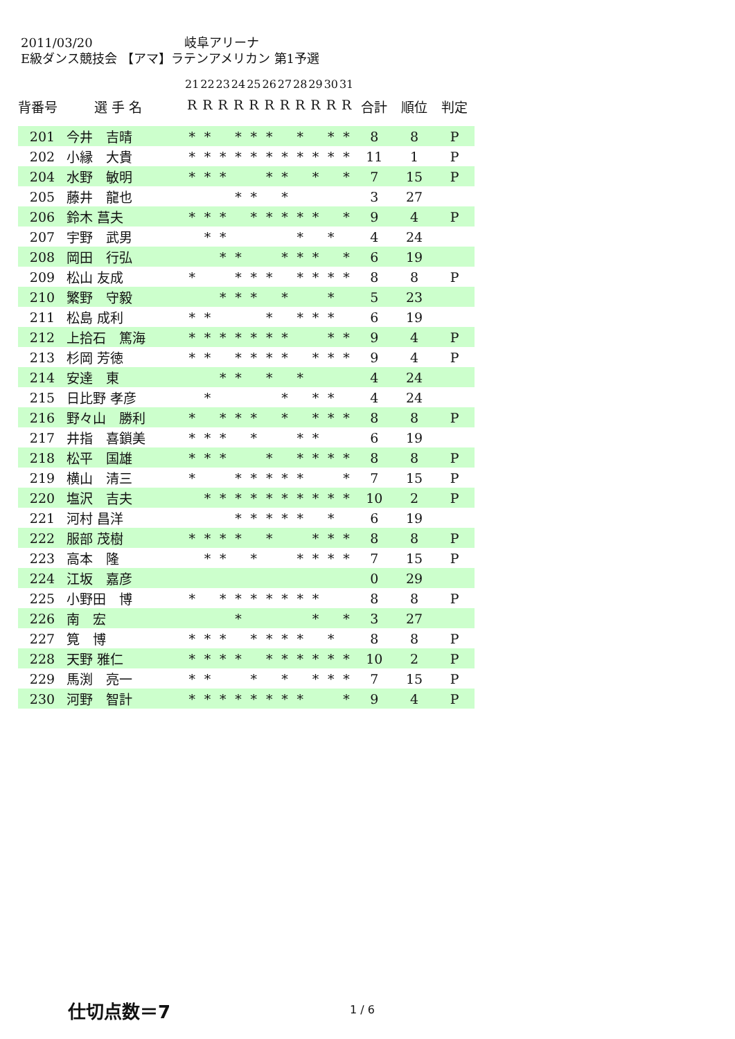2011/03/20 岐阜アリーナ
E級ダンス競技会 【アマ】ラテンアメリカン 第1予選
| | | 21 | 22 | 23 | 24 | 25 | 26 | 27 | 28 | 29 | 30 | 31 | | | |
| --- | --- | --- | --- | --- | --- | --- | --- | --- | --- | --- | --- | --- | --- | --- | --- |
| 背番号 | 選 手 名 | R | R | R | R | R | R | R | R | R | R | R | 合計 | 順位 | 判定 |
| 201 | 今井 吉晴 | * | * | | * | * | * | | * | | * | * | 8 | 8 | P |
| 202 | 小縁 大貴 | * | * | * | * | * | * | * | * | * | * | * | 11 | 1 | P |
| 204 | 水野 敏明 | * | * | * | | | * | * | | * | | * | 7 | 15 | P |
| 205 | 藤井 龍也 | | | | * | * | | * | | | | | 3 | 27 | |
| 206 | 鈴木 菖夫 | * | * | * | | * | * | * | * | * | | * | 9 | 4 | P |
| 207 | 宇野 武男 | | * | * | | | | | * | | * | | 4 | 24 | |
| 208 | 岡田 行弘 | | | * | * | | | * | * | * | | * | 6 | 19 | |
| 209 | 松山 友成 | * | | | * | * | * | | * | * | * | * | 8 | 8 | P |
| 210 | 繁野 守毅 | | | * | * | * | | * | | | * | | 5 | 23 | |
| 211 | 松島 成利 | * | * | | | | * | | * | * | * | | 6 | 19 | |
| 212 | 上拾石 篤海 | * | * | * | * | * | * | * | | | * | * | 9 | 4 | P |
| 213 | 杉岡 芳徳 | * | * | | * | * | * | * | | * | * | * | 9 | 4 | P |
| 214 | 安達 東 | | | * | * | | * | | * | | | | 4 | 24 | |
| 215 | 日比野 孝彦 | | * | | | | | * | | * | * | | 4 | 24 | |
| 216 | 野々山 勝利 | * | | * | * | * | | * | | * | * | * | 8 | 8 | P |
| 217 | 井指 喜鎖美 | * | * | * | | * | | | * | * | | | 6 | 19 | |
| 218 | 松平 国雄 | * | * | * | | | * | | * | * | * | * | 8 | 8 | P |
| 219 | 横山 清三 | * | | | * | * | * | * | * | | | * | 7 | 15 | P |
| 220 | 塩沢 吉夫 | | * | * | * | * | * | * | * | * | * | * | 10 | 2 | P |
| 221 | 河村 昌洋 | | | | * | * | * | * | * | | * | | 6 | 19 | |
| 222 | 服部 茂樹 | * | * | * | * | | * | | | * | * | * | 8 | 8 | P |
| 223 | 高本 隆 | | * | * | | * | | | * | * | * | * | 7 | 15 | P |
| 224 | 江坂 嘉彦 | | | | | | | | | | | | 0 | 29 | |
| 225 | 小野田 博 | * | | * | * | * | * | * | * | * | | | 8 | 8 | P |
| 226 | 南 宏 | | | | * | | | | | * | | * | 3 | 27 | |
| 227 | 筧 博 | * | * | * | | * | * | * | * | | * | | 8 | 8 | P |
| 228 | 天野 雅仁 | * | * | * | * | | * | * | * | * | * | * | 10 | 2 | P |
| 229 | 馬渕 亮一 | * | * | | | * | | * | | * | * | * | 7 | 15 | P |
| 230 | 河野 智計 | * | * | * | * | * | * | * | * | | | * | 9 | 4 | P |
仕切点数＝7 1 / 6